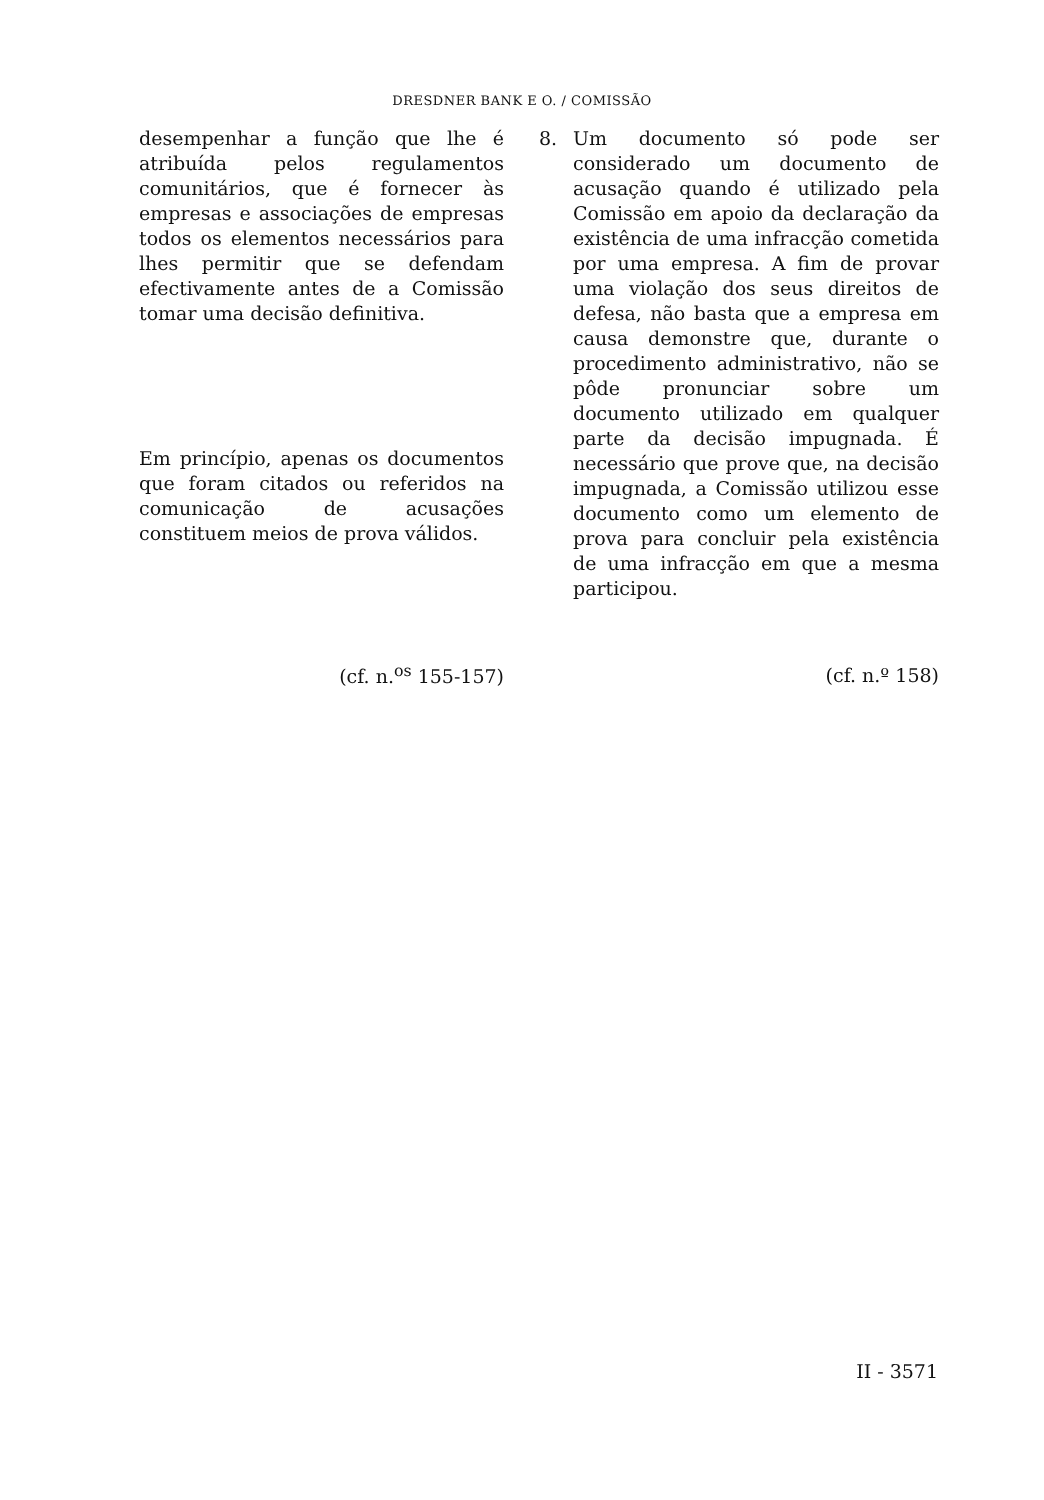DRESDNER BANK E O. / COMISSÃO
desempenhar a função que lhe é atribuída pelos regulamentos comunitários, que é fornecer às empresas e associações de empresas todos os elementos necessários para lhes permitir que se defendam efectivamente antes de a Comissão tomar uma decisão definitiva.
Em princípio, apenas os documentos que foram citados ou referidos na comunicação de acusações constituem meios de prova válidos.
(cf. n.<sup>os</sup> 155-157)
8. Um documento só pode ser considerado um documento de acusação quando é utilizado pela Comissão em apoio da declaração da existência de uma infracção cometida por uma empresa. A fim de provar uma violação dos seus direitos de defesa, não basta que a empresa em causa demonstre que, durante o procedimento administrativo, não se pôde pronunciar sobre um documento utilizado em qualquer parte da decisão impugnada. É necessário que prove que, na decisão impugnada, a Comissão utilizou esse documento como um elemento de prova para concluir pela existência de uma infracção em que a mesma participou.
(cf. n.º 158)
II - 3571